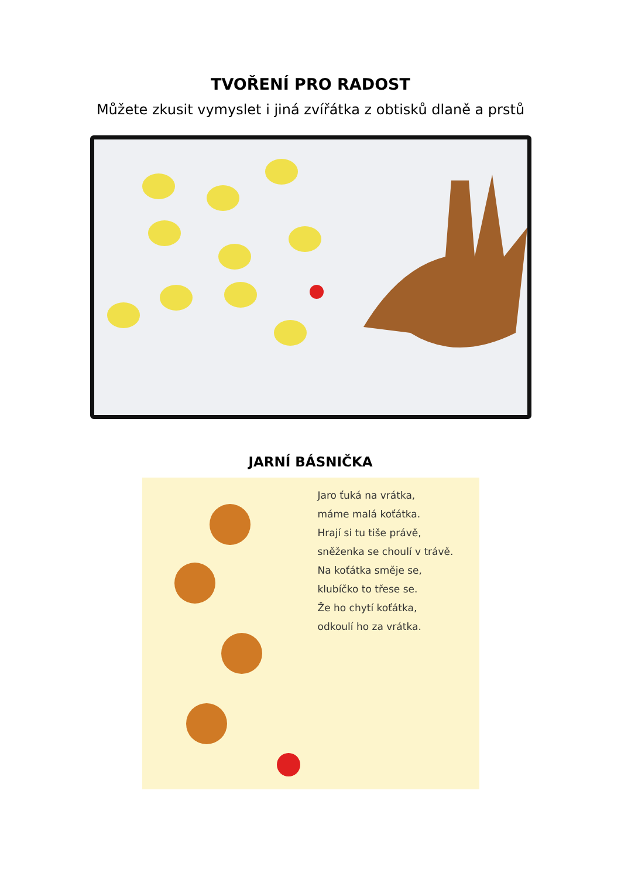TVOŘENÍ PRO RADOST
Můžete zkusit vymyslet i jiná zvířátka z obtisků dlaně a prstů
JARNÍ BÁSNIČKA
Jaro ťuká na vrátka,
máme malá koťátka.
Hrají si tu tiše právě,
sněženka se choulí v trávě.
Na koťátka směje se,
klubíčko to třese se.
Že ho chytí koťátka,
odkoulí ho za vrátka.